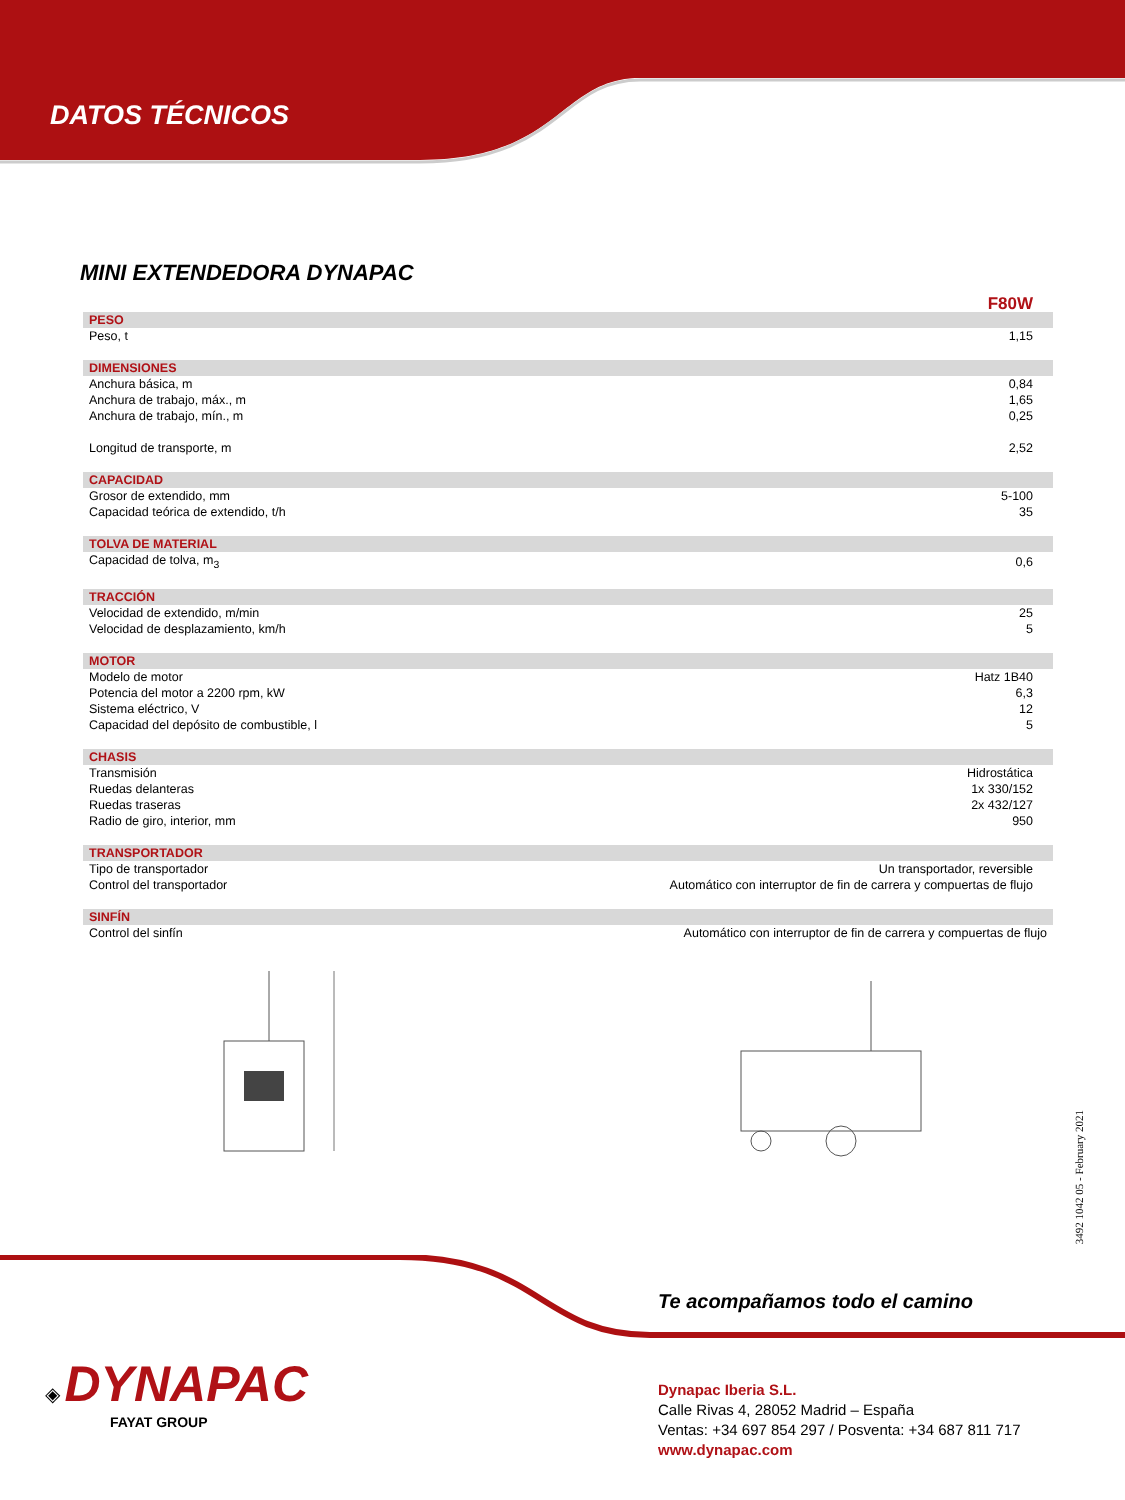DATOS TÉCNICOS
MINI EXTENDEDORA DYNAPAC
| | F80W |
| PESO | |
| Peso, t | 1,15 |
| DIMENSIONES | |
| Anchura básica, m | 0,84 |
| Anchura de trabajo, máx., m | 1,65 |
| Anchura de trabajo, mín., m | 0,25 |
| Longitud de transporte, m | 2,52 |
| CAPACIDAD | |
| Grosor de extendido, mm | 5-100 |
| Capacidad teórica de extendido, t/h | 35 |
| TOLVA DE MATERIAL | |
| Capacidad de tolva, m<sub>3</sub> | 0,6 |
| TRACCIÓN | |
| Velocidad de extendido, m/min | 25 |
| Velocidad de desplazamiento, km/h | 5 |
| MOTOR | |
| Modelo de motor | Hatz 1B40 |
| Potencia del motor a 2200 rpm, kW | 6,3 |
| Sistema eléctrico, V | 12 |
| Capacidad del depósito de combustible, l | 5 |
| CHASIS | |
| Transmisión | Hidrostática |
| Ruedas delanteras | 1x 330/152 |
| Ruedas traseras | 2x 432/127 |
| Radio de giro, interior, mm | 950 |
| TRANSPORTADOR | |
| Tipo de transportador | Un transportador, reversible |
| Control del transportador | Automático con interruptor de fin de carrera y compuertas de flujo |
| SINFÍN | |
| Control del sinfín | Automático con interruptor de fin de carrera y compuertas de flujo |
3492 1042 05 - February 2021
Te acompañamos todo el camino
◈ DYNAPAC
FAYAT GROUP
Dynapac Iberia S.L.
Calle Rivas 4, 28052 Madrid – España
Ventas: +34 697 854 297 / Posventa: +34 687 811 717
www.dynapac.com